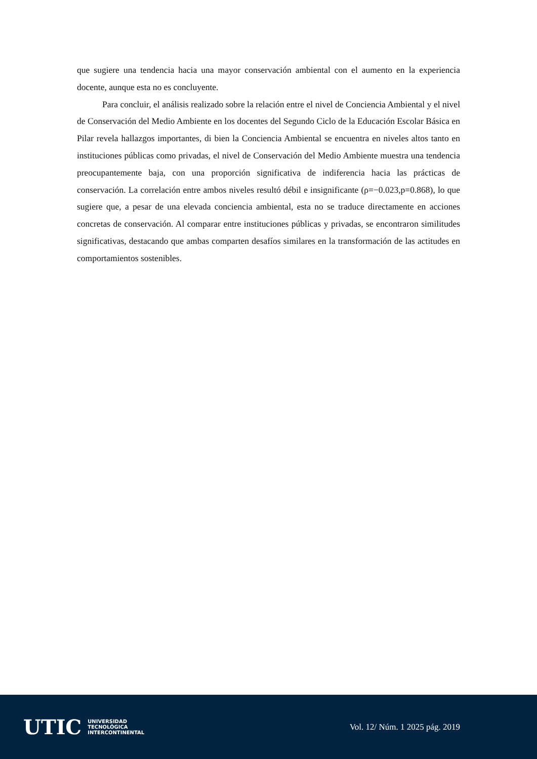que sugiere una tendencia hacia una mayor conservación ambiental con el aumento en la experiencia docente, aunque esta no es concluyente.
Para concluir, el análisis realizado sobre la relación entre el nivel de Conciencia Ambiental y el nivel de Conservación del Medio Ambiente en los docentes del Segundo Ciclo de la Educación Escolar Básica en Pilar revela hallazgos importantes, di bien la Conciencia Ambiental se encuentra en niveles altos tanto en instituciones públicas como privadas, el nivel de Conservación del Medio Ambiente muestra una tendencia preocupantemente baja, con una proporción significativa de indiferencia hacia las prácticas de conservación. La correlación entre ambos niveles resultó débil e insignificante (ρ=−0.023,p=0.868), lo que sugiere que, a pesar de una elevada conciencia ambiental, esta no se traduce directamente en acciones concretas de conservación. Al comparar entre instituciones públicas y privadas, se encontraron similitudes significativas, destacando que ambas comparten desafíos similares en la transformación de las actitudes en comportamientos sostenibles.
UTIC UNIVERSIDAD
TECNOLÓGICA
INTERCONTINENTAL
Vol. 12/ Núm. 1 2025 pág. 2019